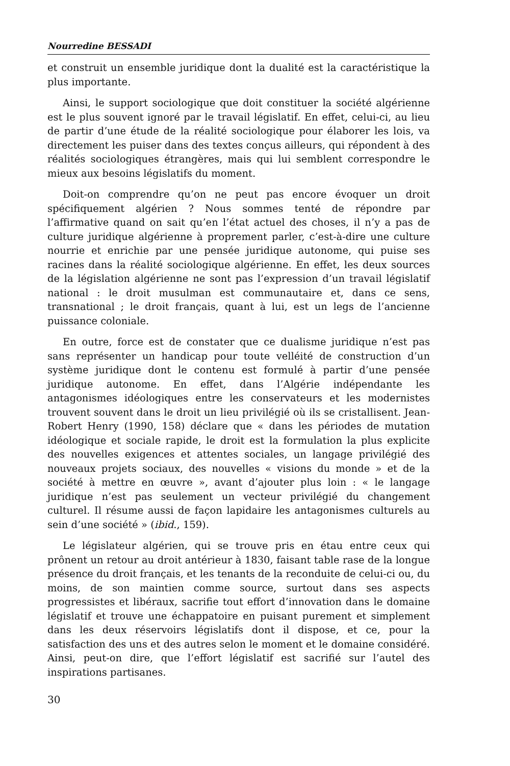Nourredine BESSADI
et construit un ensemble juridique dont la dualité est la caractéristique la plus importante.
Ainsi, le support sociologique que doit constituer la société algérienne est le plus souvent ignoré par le travail législatif. En effet, celui-ci, au lieu de partir d’une étude de la réalité sociologique pour élaborer les lois, va directement les puiser dans des textes conçus ailleurs, qui répondent à des réalités sociologiques étrangères, mais qui lui semblent correspondre le mieux aux besoins législatifs du moment.
Doit-on comprendre qu’on ne peut pas encore évoquer un droit spécifiquement algérien ? Nous sommes tenté de répondre par l’affirmative quand on sait qu’en l’état actuel des choses, il n’y a pas de culture juridique algérienne à proprement parler, c’est-à-dire une culture nourrie et enrichie par une pensée juridique autonome, qui puise ses racines dans la réalité sociologique algérienne. En effet, les deux sources de la législation algérienne ne sont pas l’expression d’un travail législatif national : le droit musulman est communautaire et, dans ce sens, transnational ; le droit français, quant à lui, est un legs de l’ancienne puissance coloniale.
En outre, force est de constater que ce dualisme juridique n’est pas sans représenter un handicap pour toute velléité de construction d’un système juridique dont le contenu est formulé à partir d’une pensée juridique autonome. En effet, dans l’Algérie indépendante les antagonismes idéologiques entre les conservateurs et les modernistes trouvent souvent dans le droit un lieu privilégié où ils se cristallisent. Jean-Robert Henry (1990, 158) déclare que « dans les périodes de mutation idéologique et sociale rapide, le droit est la formulation la plus explicite des nouvelles exigences et attentes sociales, un langage privilégié des nouveaux projets sociaux, des nouvelles « visions du monde » et de la société à mettre en œuvre », avant d’ajouter plus loin : « le langage juridique n’est pas seulement un vecteur privilégié du changement culturel. Il résume aussi de façon lapidaire les antagonismes culturels au sein d’une société » (ibid., 159).
Le législateur algérien, qui se trouve pris en étau entre ceux qui prônent un retour au droit antérieur à 1830, faisant table rase de la longue présence du droit français, et les tenants de la reconduite de celui-ci ou, du moins, de son maintien comme source, surtout dans ses aspects progressistes et libéraux, sacrifie tout effort d’innovation dans le domaine législatif et trouve une échappatoire en puisant purement et simplement dans les deux réservoirs législatifs dont il dispose, et ce, pour la satisfaction des uns et des autres selon le moment et le domaine considéré. Ainsi, peut-on dire, que l’effort législatif est sacrifié sur l’autel des inspirations partisanes.
30